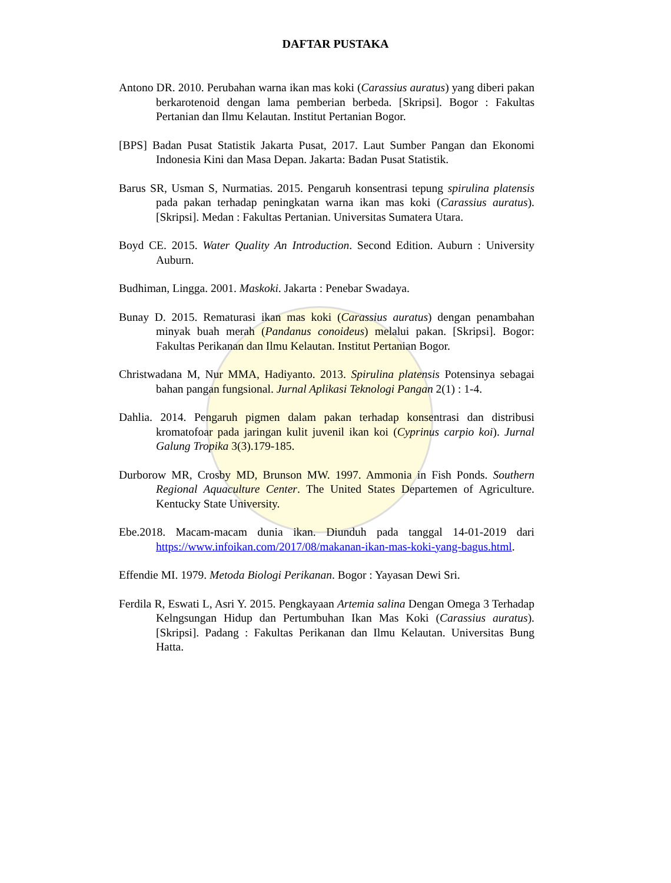DAFTAR PUSTAKA
Antono DR. 2010. Perubahan warna ikan mas koki (Carassius auratus) yang diberi pakan berkarotenoid dengan lama pemberian berbeda. [Skripsi]. Bogor : Fakultas Pertanian dan Ilmu Kelautan. Institut Pertanian Bogor.
[BPS] Badan Pusat Statistik Jakarta Pusat, 2017. Laut Sumber Pangan dan Ekonomi Indonesia Kini dan Masa Depan. Jakarta: Badan Pusat Statistik.
Barus SR, Usman S, Nurmatias. 2015. Pengaruh konsentrasi tepung spirulina platensis pada pakan terhadap peningkatan warna ikan mas koki (Carassius auratus). [Skripsi]. Medan : Fakultas Pertanian. Universitas Sumatera Utara.
Boyd CE. 2015. Water Quality An Introduction. Second Edition. Auburn : University Auburn.
Budhiman, Lingga. 2001. Maskoki. Jakarta : Penebar Swadaya.
Bunay D. 2015. Rematurasi ikan mas koki (Carassius auratus) dengan penambahan minyak buah merah (Pandanus conoideus) melalui pakan. [Skripsi]. Bogor: Fakultas Perikanan dan Ilmu Kelautan. Institut Pertanian Bogor.
Christwadana M, Nur MMA, Hadiyanto. 2013. Spirulina platensis Potensinya sebagai bahan pangan fungsional. Jurnal Aplikasi Teknologi Pangan 2(1) : 1-4.
Dahlia. 2014. Pengaruh pigmen dalam pakan terhadap konsentrasi dan distribusi kromatofoar pada jaringan kulit juvenil ikan koi (Cyprinus carpio koi). Jurnal Galung Tropika 3(3).179-185.
Durborow MR, Crosby MD, Brunson MW. 1997. Ammonia in Fish Ponds. Southern Regional Aquaculture Center. The United States Departemen of Agriculture. Kentucky State University.
Ebe.2018. Macam-macam dunia ikan. Diunduh pada tanggal 14-01-2019 dari https://www.infoikan.com/2017/08/makanan-ikan-mas-koki-yang-bagus.html.
Effendie MI. 1979. Metoda Biologi Perikanan. Bogor : Yayasan Dewi Sri.
Ferdila R, Eswati L, Asri Y. 2015. Pengkayaan Artemia salina Dengan Omega 3 Terhadap Kelngsungan Hidup dan Pertumbuhan Ikan Mas Koki (Carassius auratus). [Skripsi]. Padang : Fakultas Perikanan dan Ilmu Kelautan. Universitas Bung Hatta.